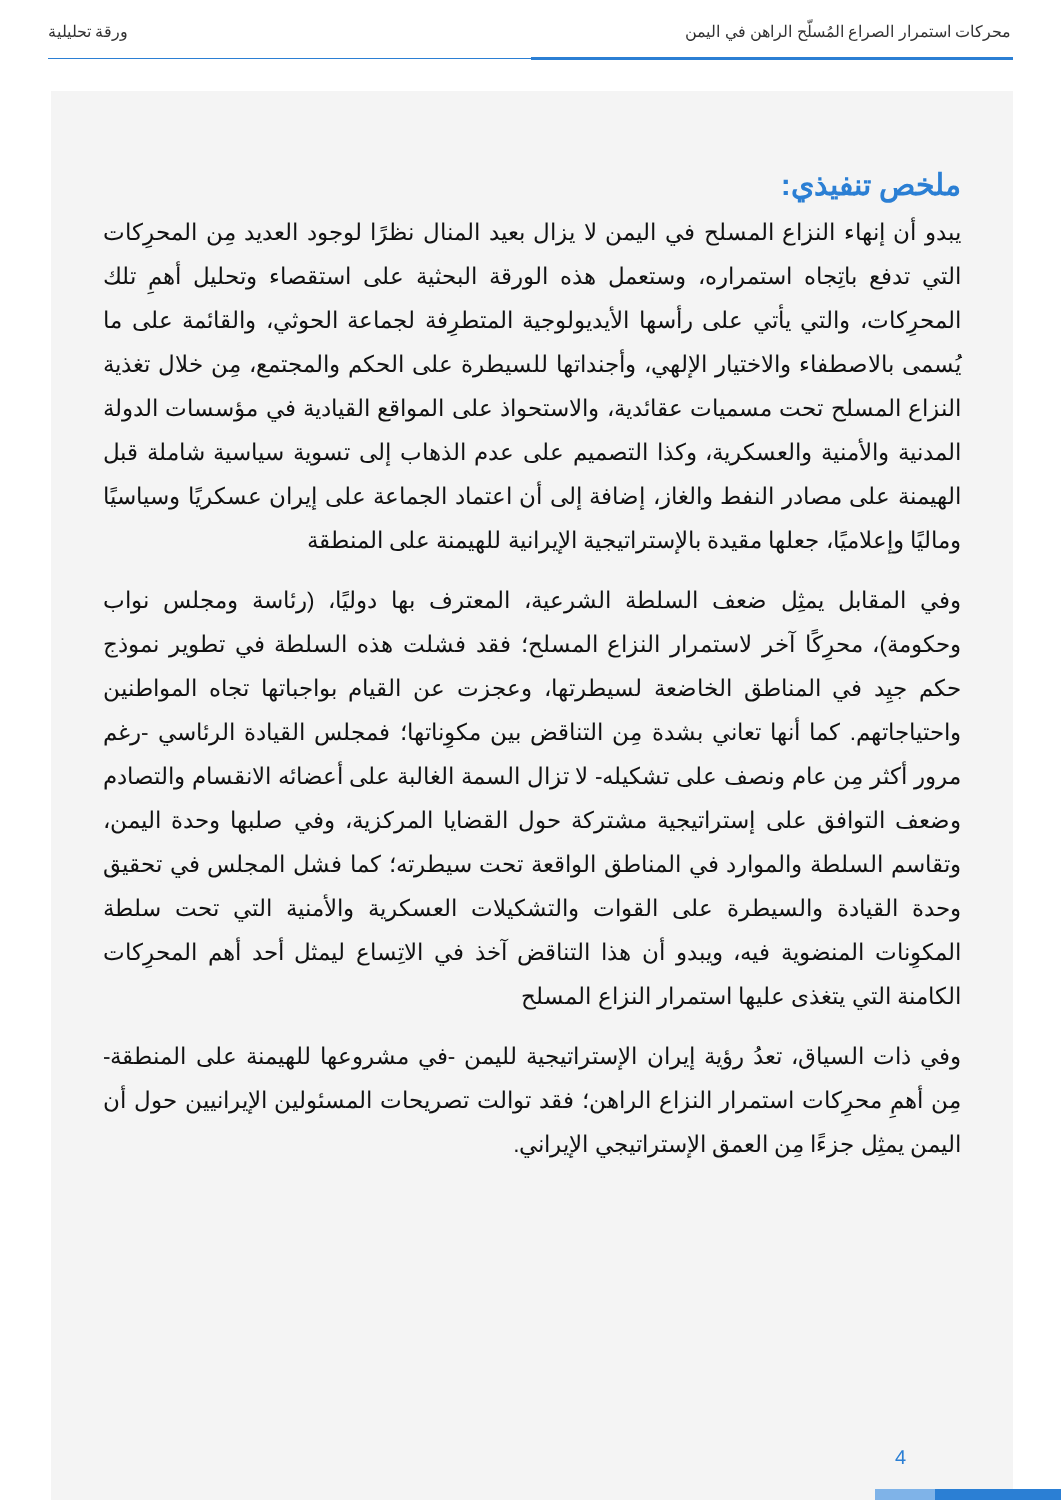محركات استمرار الصراع المُسلّح الراهن في اليمن ورقة تحليلية
ملخص تنفيذي:
يبدو أن إنهاء النزاع المسلح في اليمن لا يزال بعيد المنال نظرًا لوجود العديد مِن المحرِكات التي تدفع باتِجاه استمراره، وستعمل هذه الورقة البحثية على استقصاء وتحليل أهمِ تلك المحرِكات، والتي يأتي على رأسها الأيديولوجية المتطرِفة لجماعة الحوثي، والقائمة على ما يُسمى بالاصطفاء والاختيار الإلهي، وأجنداتها للسيطرة على الحكم والمجتمع، مِن خلال تغذية النزاع المسلح تحت مسميات عقائدية، والاستحواذ على المواقع القيادية في مؤسسات الدولة المدنية والأمنية والعسكرية، وكذا التصميم على عدم الذهاب إلى تسوية سياسية شاملة قبل الهيمنة على مصادر النفط والغاز، إضافة إلى أن اعتماد الجماعة على إيران عسكريًا وسياسيًا وماليًا وإعلاميًا، جعلها مقيدة بالإستراتيجية الإيرانية للهيمنة على المنطقة
وفي المقابل يمثِل ضعف السلطة الشرعية، المعترف بها دوليًا، (رئاسة ومجلس نواب وحكومة)، محرِكًا آخر لاستمرار النزاع المسلح؛ فقد فشلت هذه السلطة في تطوير نموذج حكم جيِد في المناطق الخاضعة لسيطرتها، وعجزت عن القيام بواجباتها تجاه المواطنين واحتياجاتهم. كما أنها تعاني بشدة مِن التناقض بين مكوِناتها؛ فمجلس القيادة الرئاسي -رغم مرور أكثر مِن عام ونصف على تشكيله- لا تزال السمة الغالبة على أعضائه الانقسام والتصادم وضعف التوافق على إستراتيجية مشتركة حول القضايا المركزية، وفي صلبها وحدة اليمن، وتقاسم السلطة والموارد في المناطق الواقعة تحت سيطرته؛ كما فشل المجلس في تحقيق وحدة القيادة والسيطرة على القوات والتشكيلات العسكرية والأمنية التي تحت سلطة المكوِنات المنضوية فيه، ويبدو أن هذا التناقض آخذ في الاتِساع ليمثل أحد أهم المحرِكات الكامنة التي يتغذى عليها استمرار النزاع المسلح
وفي ذات السياق، تعدُ رؤية إيران الإستراتيجية لليمن -في مشروعها للهيمنة على المنطقة- مِن أهمِ محرِكات استمرار النزاع الراهن؛ فقد توالت تصريحات المسئولين الإيرانيين حول أن اليمن يمثِل جزءًا مِن العمق الإستراتيجي الإيراني.
4